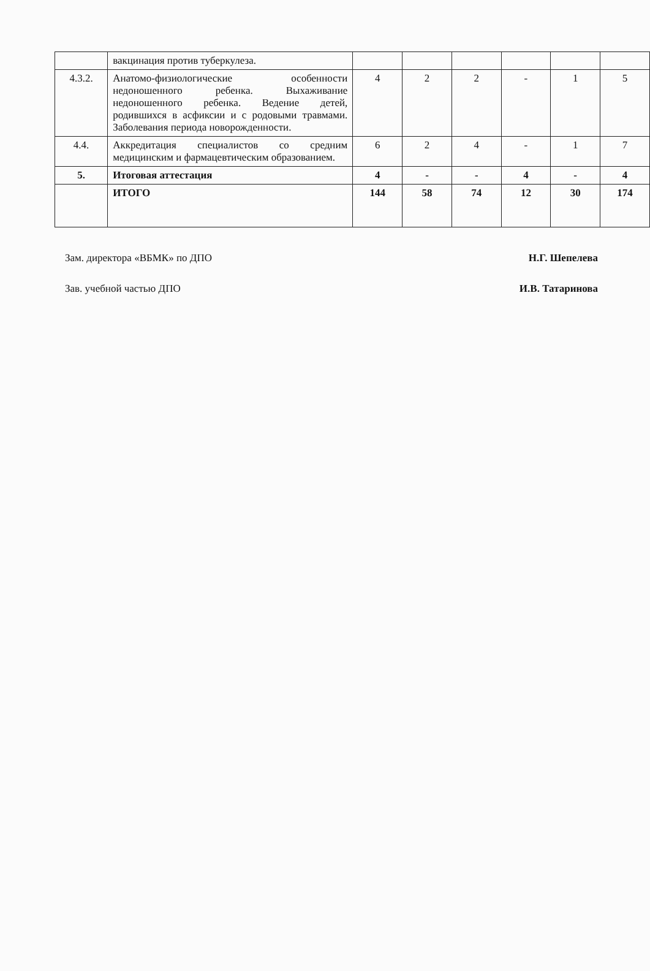| | вакцинация против туберкулеза. | | | | | | |
| 4.3.2. | Анатомо-физиологические особенности недоношенного ребенка. Выхаживание недоношенного ребенка. Ведение детей, родившихся в асфиксии и с родовыми травмами. Заболевания периода новорожденности. | 4 | 2 | 2 | - | 1 | 5 |
| 4.4. | Аккредитация специалистов со средним медицинским и фармацевтическим образованием. | 6 | 2 | 4 | - | 1 | 7 |
| 5. | Итоговая аттестация | 4 | - | - | 4 | - | 4 |
| | ИТОГО | 144 | 58 | 74 | 12 | 30 | 174 |
Зам. директора «ВБМК» по ДПО Н.Г. Шепелева
Зав. учебной частью ДПО И.В. Татаринова